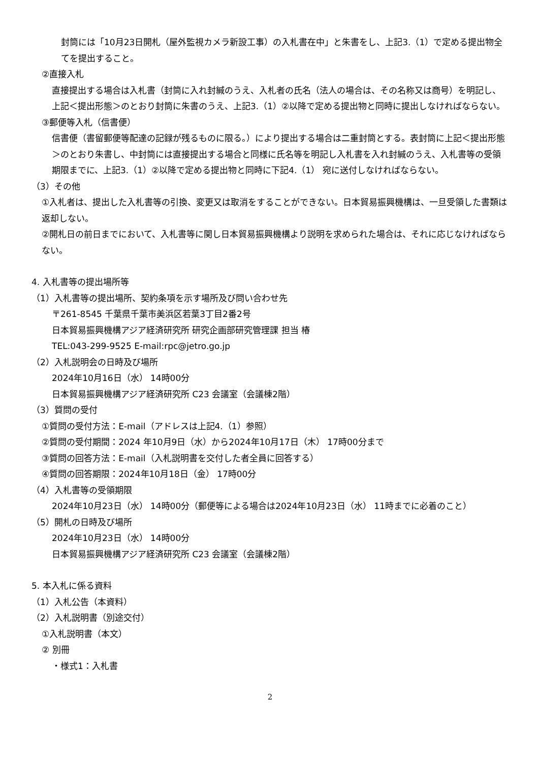封筒には「10月23日開札（屋外監視カメラ新設工事）の入札書在中」と朱書をし、上記3.（1）で定める提出物全てを提出すること。
②直接入札
直接提出する場合は入札書（封筒に入れ封緘のうえ、入札者の氏名（法人の場合は、その名称又は商号）を明記し、上記＜提出形態＞のとおり封筒に朱書のうえ、上記3.（1）②以降で定める提出物と同時に提出しなければならない。
③郵便等入札（信書便）
信書便（書留郵便等配達の記録が残るものに限る。）により提出する場合は二重封筒とする。表封筒に上記＜提出形態＞のとおり朱書し、中封筒には直接提出する場合と同様に氏名等を明記し入札書を入れ封緘のうえ、入札書等の受領期限までに、上記3.（1）②以降で定める提出物と同時に下記4.（1） 宛に送付しなければならない。
（3）その他
①入札者は、提出した入札書等の引換、変更又は取消をすることができない。日本貿易振興機構は、一旦受領した書類は返却しない。
②開札日の前日までにおいて、入札書等に関し日本貿易振興機構より説明を求められた場合は、それに応じなければならない。
4. 入札書等の提出場所等
（1）入札書等の提出場所、契約条項を示す場所及び問い合わせ先
〒261-8545 千葉県千葉市美浜区若葉3丁目2番2号
日本貿易振興機構アジア経済研究所 研究企画部研究管理課 担当 椿
TEL:043-299-9525 E-mail:rpc@jetro.go.jp
（2）入札説明会の日時及び場所
2024年10月16日（水） 14時00分
日本貿易振興機構アジア経済研究所 C23 会議室（会議棟2階）
（3）質問の受付
①質問の受付方法：E-mail（アドレスは上記4.（1）参照）
②質問の受付期間：2024 年10月9日（水）から2024年10月17日（木） 17時00分まで
③質問の回答方法：E-mail（入札説明書を交付した者全員に回答する）
④質問の回答期限：2024年10月18日（金） 17時00分
（4）入札書等の受領期限
2024年10月23日（水） 14時00分（郵便等による場合は2024年10月23日（水） 11時までに必着のこと）
（5）開札の日時及び場所
2024年10月23日（水） 14時00分
日本貿易振興機構アジア経済研究所 C23 会議室（会議棟2階）
5. 本入札に係る資料
（1）入札公告（本資料）
（2）入札説明書（別途交付）
①入札説明書（本文）
② 別冊
・様式1：入札書
2